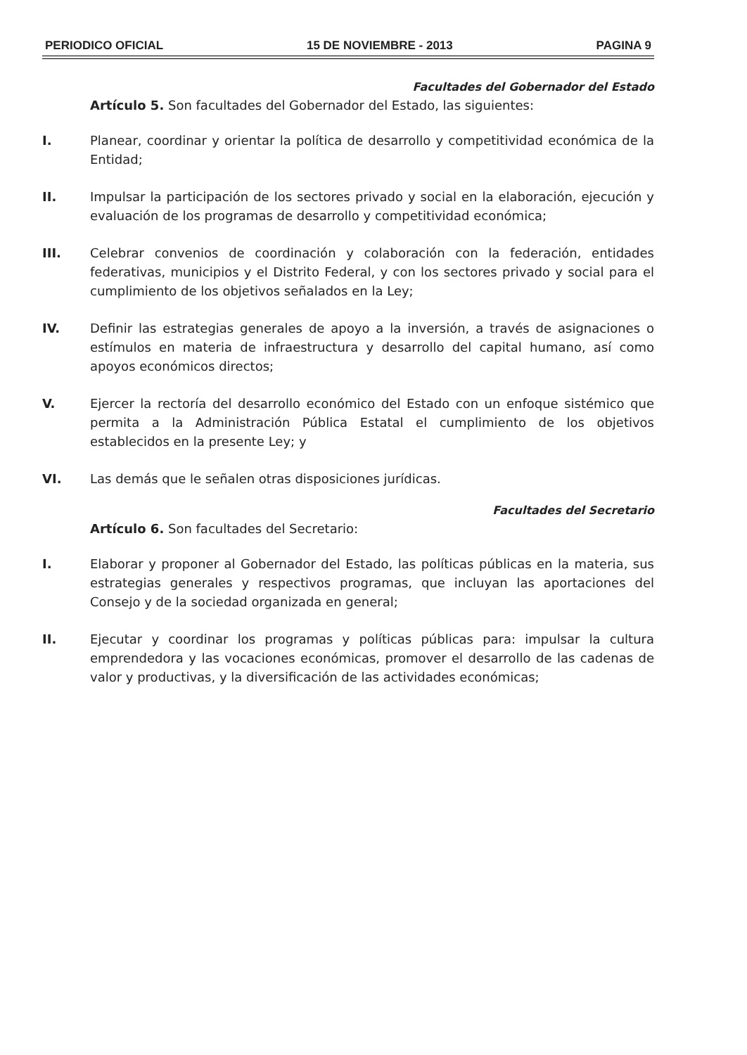PERIODICO OFICIAL 15 DE NOVIEMBRE - 2013 PAGINA 9
Facultades del Gobernador del Estado
Artículo 5. Son facultades del Gobernador del Estado, las siguientes:
I. Planear, coordinar y orientar la política de desarrollo y competitividad económica de la Entidad;
II. Impulsar la participación de los sectores privado y social en la elaboración, ejecución y evaluación de los programas de desarrollo y competitividad económica;
III. Celebrar convenios de coordinación y colaboración con la federación, entidades federativas, municipios y el Distrito Federal, y con los sectores privado y social para el cumplimiento de los objetivos señalados en la Ley;
IV. Definir las estrategias generales de apoyo a la inversión, a través de asignaciones o estímulos en materia de infraestructura y desarrollo del capital humano, así como apoyos económicos directos;
V. Ejercer la rectoría del desarrollo económico del Estado con un enfoque sistémico que permita a la Administración Pública Estatal el cumplimiento de los objetivos establecidos en la presente Ley; y
VI. Las demás que le señalen otras disposiciones jurídicas.
Facultades del Secretario
Artículo 6. Son facultades del Secretario:
I. Elaborar y proponer al Gobernador del Estado, las políticas públicas en la materia, sus estrategias generales y respectivos programas, que incluyan las aportaciones del Consejo y de la sociedad organizada en general;
II. Ejecutar y coordinar los programas y políticas públicas para: impulsar la cultura emprendedora y las vocaciones económicas, promover el desarrollo de las cadenas de valor y productivas, y la diversificación de las actividades económicas;